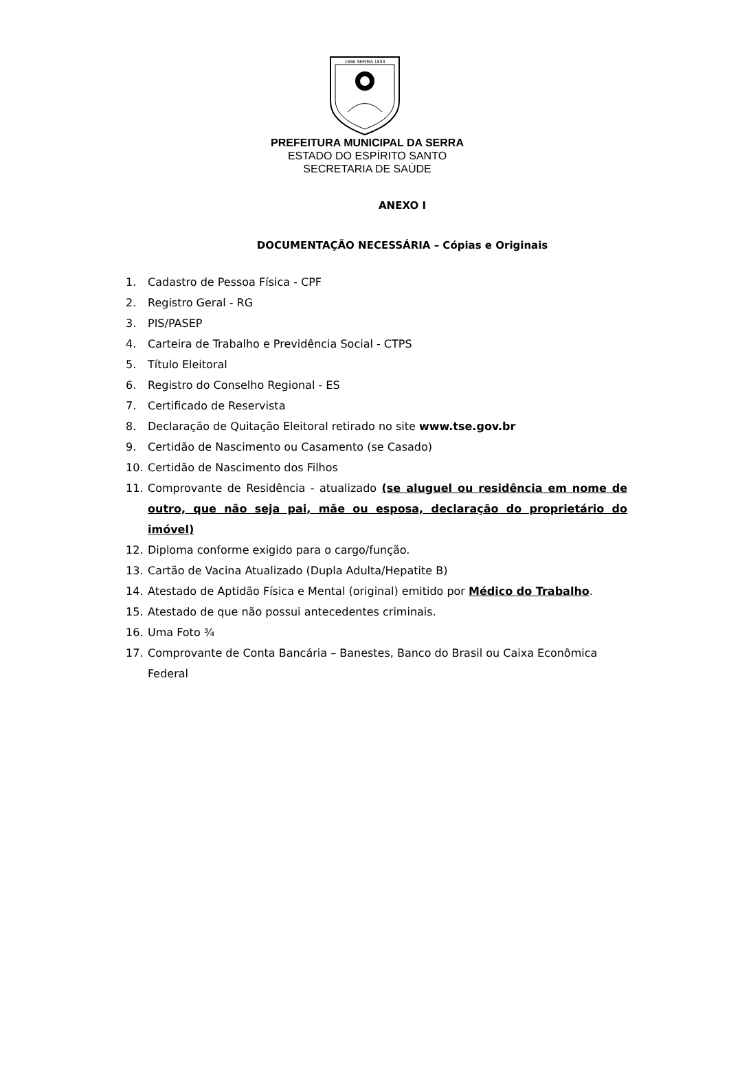1556 SERRA 1833
PREFEITURA MUNICIPAL DA SERRA
ESTADO DO ESPÍRITO SANTO
SECRETARIA DE SAÚDE
ANEXO I
DOCUMENTAÇÃO NECESSÁRIA – Cópias e Originais
1. Cadastro de Pessoa Física - CPF
2. Registro Geral - RG
3. PIS/PASEP
4. Carteira de Trabalho e Previdência Social - CTPS
5. Título Eleitoral
6. Registro do Conselho Regional - ES
7. Certificado de Reservista
8. Declaração de Quitação Eleitoral retirado no site www.tse.gov.br
9. Certidão de Nascimento ou Casamento (se Casado)
10. Certidão de Nascimento dos Filhos
11. Comprovante de Residência - atualizado (se aluguel ou residência em nome de outro, que não seja pai, mãe ou esposa, declaração do proprietário do imóvel)
12. Diploma conforme exigido para o cargo/função.
13. Cartão de Vacina Atualizado (Dupla Adulta/Hepatite B)
14. Atestado de Aptidão Física e Mental (original) emitido por Médico do Trabalho.
15. Atestado de que não possui antecedentes criminais.
16. Uma Foto ¾
17. Comprovante de Conta Bancária – Banestes, Banco do Brasil ou Caixa Econômica Federal